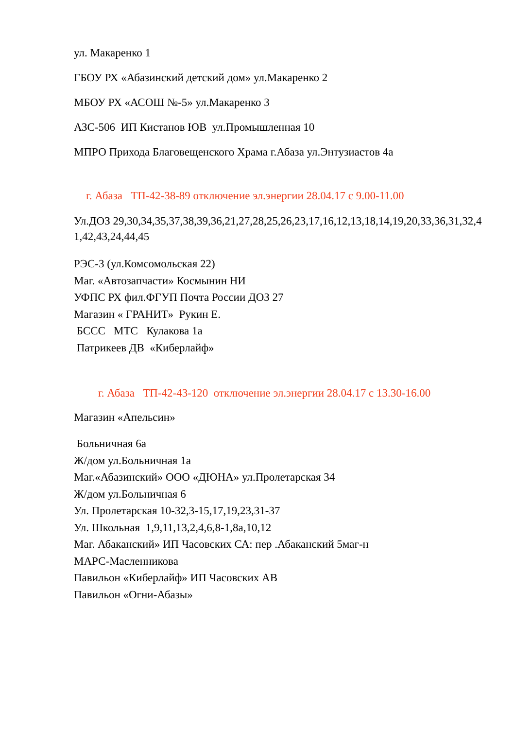ул. Макаренко 1
ГБОУ РХ «Абазинский детский дом» ул.Макаренко 2
МБОУ РХ «АСОШ №-5» ул.Макаренко 3
АЗС-506 ИП Кистанов ЮВ ул.Промышленная 10
МПРО Прихода Благовещенского Храма г.Абаза ул.Энтузиастов 4а
г. Абаза ТП-42-38-89 отключение эл.энергии 28.04.17 с 9.00-11.00
Ул.ДОЗ 29,30,34,35,37,38,39,36,21,27,28,25,26,23,17,16,12,13,18,14,19,20,33,36,31,32,41,42,43,24,44,45
РЭС-3 (ул.Комсомольская 22)
Маг. «Автозапчасти» Космынин НИ
УФПС РХ фил.ФГУП Почта России ДОЗ 27
Магазин « ГРАНИТ» Рукин Е.
БССС МТС Кулакова 1а
Патрикеев ДВ «Киберлайф»
г. Абаза ТП-42-43-120 отключение эл.энергии 28.04.17 с 13.30-16.00
Магазин «Апельсин»
Больничная 6а
Ж/дом ул.Больничная 1а
Маг.«Абазинский» ООО «ДЮНА» ул.Пролетарская 34
Ж/дом ул.Больничная 6
Ул. Пролетарская 10-32,3-15,17,19,23,31-37
Ул. Школьная 1,9,11,13,2,4,6,8-1,8а,10,12
Маг. Абаканский» ИП Часовских СА: пер .Абаканский 5маг-н
МАРС-Масленникова
Павильон «Киберлайф» ИП Часовских АВ
Павильон «Огни-Абазы»